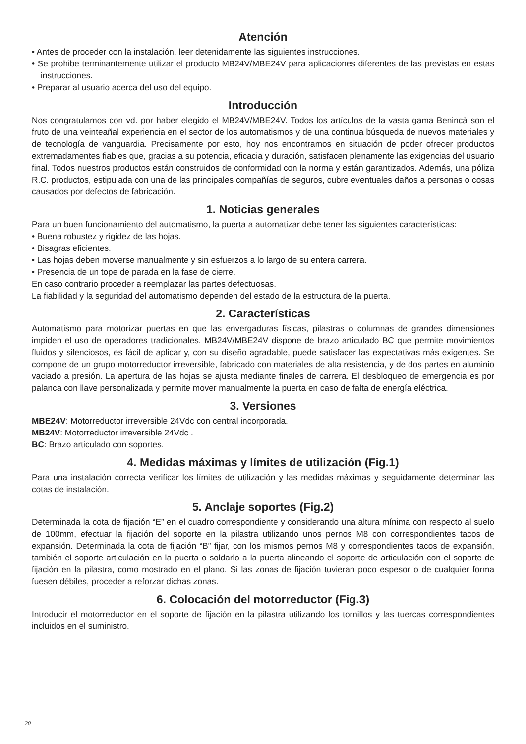Atención
• Antes de proceder con la instalación, leer detenidamente las siguientes instrucciones.
• Se prohibe terminantemente utilizar el producto MB24V/MBE24V para aplicaciones diferentes de las previstas en estas instrucciones.
• Preparar al usuario acerca del uso del equipo.
Introducción
Nos congratulamos con vd. por haber elegido el MB24V/MBE24V. Todos los artículos de la vasta gama Benincà son el fruto de una veinteañal experiencia en el sector de los automatismos y de una continua búsqueda de nuevos materiales y de tecnología de vanguardia. Precisamente por esto, hoy nos encontramos en situación de poder ofrecer productos extremadamentes fiables que, gracias a su potencia, eficacia y duración, satisfacen plenamente las exigencias del usuario final. Todos nuestros productos están construidos de conformidad con la norma y están garantizados. Además, una póliza R.C. productos, estipulada con una de las principales compañías de seguros, cubre eventuales daños a personas o cosas causados por defectos de fabricación.
1. Noticias generales
Para un buen funcionamiento del automatismo, la puerta a automatizar debe tener las siguientes características:
• Buena robustez y rigidez de las hojas.
• Bisagras eficientes.
• Las hojas deben moverse manualmente y sin esfuerzos a lo largo de su entera carrera.
• Presencia de un tope de parada en la fase de cierre.
En caso contrario proceder a reemplazar las partes defectuosas.
La fiabilidad y la seguridad del automatismo dependen del estado de la estructura de la puerta.
2. Características
Automatismo para motorizar puertas en que las envergaduras físicas, pilastras o columnas de grandes dimensiones impiden el uso de operadores tradicionales. MB24V/MBE24V dispone de brazo articulado BC que permite movimientos fluidos y silenciosos, es fácil de aplicar y, con su diseño agradable, puede satisfacer las expectativas más exigentes. Se compone de un grupo motorreductor irreversible, fabricado con materiales de alta resistencia, y de dos partes en aluminio vaciado a presión. La apertura de las hojas se ajusta mediante finales de carrera. El desbloqueo de emergencia es por palanca con llave personalizada y permite mover manualmente la puerta en caso de falta de energía eléctrica.
3. Versiones
MBE24V: Motorreductor irreversible 24Vdc con central incorporada.
MB24V: Motorreductor irreversible 24Vdc .
BC: Brazo articulado con soportes.
4. Medidas máximas y límites de utilización (Fig.1)
Para una instalación correcta verificar los límites de utilización y las medidas máximas y seguidamente determinar las cotas de instalación.
5. Anclaje soportes (Fig.2)
Determinada la cota de fijación “E” en el cuadro correspondiente y considerando una altura mínima con respecto al suelo de 100mm, efectuar la fijación del soporte en la pilastra utilizando unos pernos M8 con correspondientes tacos de expansión. Determinada la cota de fijación “B” fijar, con los mismos pernos M8 y correspondientes tacos de expansión, también el soporte articulación en la puerta o soldarlo a la puerta alineando el soporte de articulación con el soporte de fijación en la pilastra, como mostrado en el plano. Si las zonas de fijación tuvieran poco espesor o de cualquier forma fuesen débiles, proceder a reforzar dichas zonas.
6. Colocación del motorreductor (Fig.3)
Introducir el motorreductor en el soporte de fijación en la pilastra utilizando los tornillos y las tuercas correspondientes incluidos en el suministro.
20